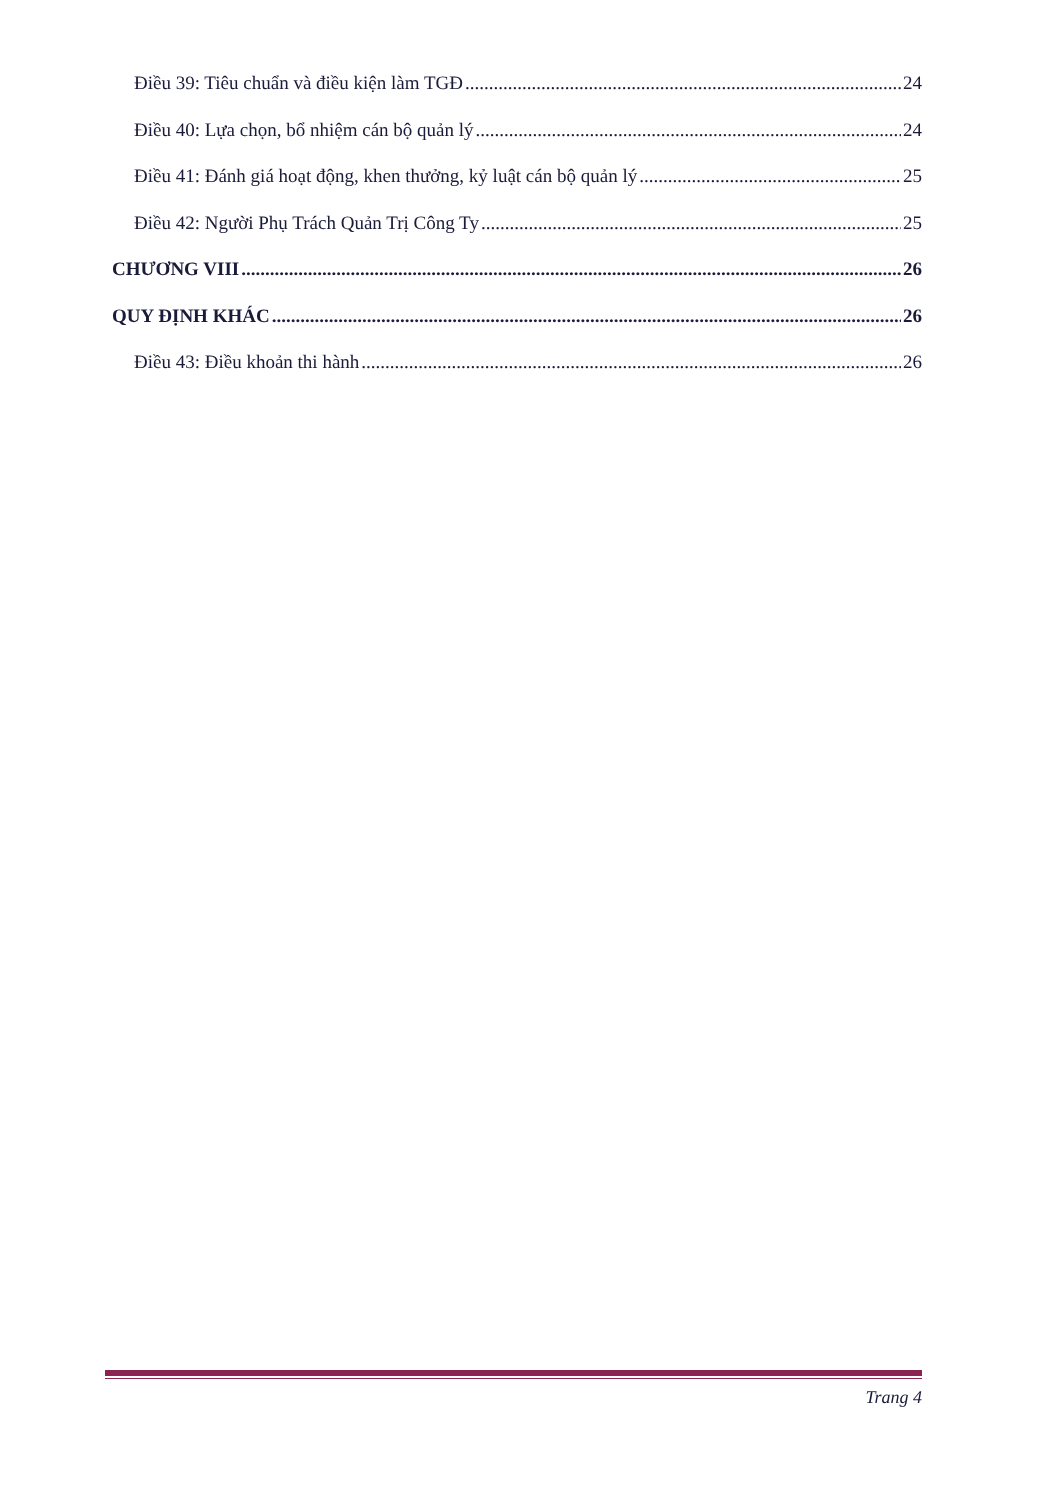Điều 39: Tiêu chuẩn và điều kiện làm TGĐ 24
Điều 40: Lựa chọn, bổ nhiệm cán bộ quản lý 24
Điều 41: Đánh giá hoạt động, khen thưởng, kỷ luật cán bộ quản lý 25
Điều 42: Người Phụ Trách Quản Trị Công Ty 25
CHƯƠNG VIII 26
QUY ĐỊNH KHÁC 26
Điều 43: Điều khoản thi hành 26
Trang 4